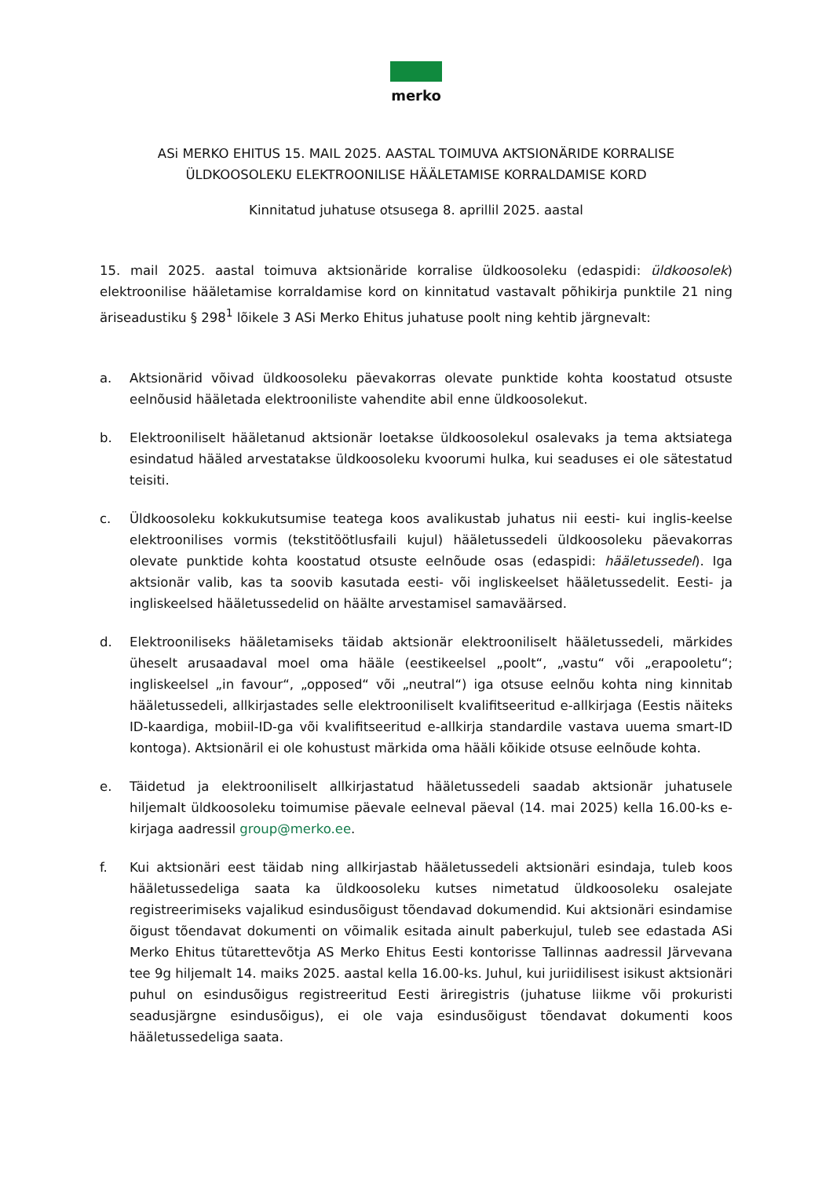merko
ASi MERKO EHITUS 15. MAIL 2025. AASTAL TOIMUVA AKTSIONÄRIDE KORRALISE
ÜLDKOOSOLEKU ELEKTROONILISE HÄÄLETAMISE KORRALDAMISE KORD
Kinnitatud juhatuse otsusega 8. aprillil 2025. aastal
15. mail 2025. aastal toimuva aktsionäride korralise üldkoosoleku (edaspidi: üldkoosolek) elektroonilise hääletamise korraldamise kord on kinnitatud vastavalt põhikirja punktile 21 ning äriseadustiku § 298<sup>1</sup> lõikele 3 ASi Merko Ehitus juhatuse poolt ning kehtib järgnevalt:
a. Aktsionärid võivad üldkoosoleku päevakorras olevate punktide kohta koostatud otsuste eelnõusid hääletada elektrooniliste vahendite abil enne üldkoosolekut.
b. Elektrooniliselt hääletanud aktsionär loetakse üldkoosolekul osalevaks ja tema aktsiatega esindatud hääled arvestatakse üldkoosoleku kvoorumi hulka, kui seaduses ei ole sätestatud teisiti.
c. Üldkoosoleku kokkukutsumise teatega koos avalikustab juhatus nii eesti- kui inglis-keelse elektroonilises vormis (tekstitöötlusfaili kujul) hääletussedeli üldkoosoleku päevakorras olevate punktide kohta koostatud otsuste eelnõude osas (edaspidi: hääletussedel). Iga aktsionär valib, kas ta soovib kasutada eesti- või ingliskeelset hääletussedelit. Eesti- ja ingliskeelsed hääletussedelid on häälte arvestamisel samaväärsed.
d. Elektrooniliseks hääletamiseks täidab aktsionär elektrooniliselt hääletussedeli, märkides üheselt arusaadaval moel oma hääle (eestikeelsel „poolt“, „vastu“ või „erapooletu“; ingliskeelsel „in favour“, „opposed“ või „neutral“) iga otsuse eelnõu kohta ning kinnitab hääletussedeli, allkirjastades selle elektrooniliselt kvalifitseeritud e-allkirjaga (Eestis näiteks ID-kaardiga, mobiil-ID-ga või kvalifitseeritud e-allkirja standardile vastava uuema smart-ID kontoga). Aktsionäril ei ole kohustust märkida oma hääli kõikide otsuse eelnõude kohta.
e. Täidetud ja elektrooniliselt allkirjastatud hääletussedeli saadab aktsionär juhatusele hiljemalt üldkoosoleku toimumise päevale eelneval päeval (14. mai 2025) kella 16.00-ks e-kirjaga aadressil group@merko.ee.
f. Kui aktsionäri eest täidab ning allkirjastab hääletussedeli aktsionäri esindaja, tuleb koos hääletussedeliga saata ka üldkoosoleku kutses nimetatud üldkoosoleku osalejate registreerimiseks vajalikud esindusõigust tõendavad dokumendid. Kui aktsionäri esindamise õigust tõendavat dokumenti on võimalik esitada ainult paberkujul, tuleb see edastada ASi Merko Ehitus tütarettevõtja AS Merko Ehitus Eesti kontorisse Tallinnas aadressil Järvevana tee 9g hiljemalt 14. maiks 2025. aastal kella 16.00-ks. Juhul, kui juriidilisest isikust aktsionäri puhul on esindusõigus registreeritud Eesti äriregistris (juhatuse liikme või prokuristi seadusjärgne esindusõigus), ei ole vaja esindusõigust tõendavat dokumenti koos hääletussedeliga saata.